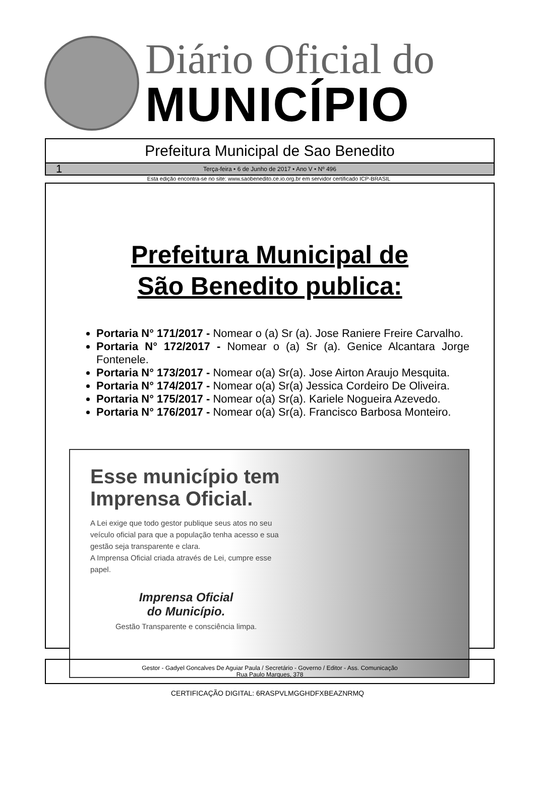Diário Oficial do
MUNICÍPIO
Prefeitura Municipal de Sao Benedito
1 Terça-feira • 6 de Junho de 2017 • Ano V • Nº 496
Esta edição encontra-se no site: www.saobenedito.ce.io.org.br em servidor certificado ICP-BRASIL
Prefeitura Municipal de
São Benedito publica:
Portaria N° 171/2017 - Nomear o (a) Sr (a). Jose Raniere Freire Carvalho.
Portaria N° 172/2017 - Nomear o (a) Sr (a). Genice Alcantara Jorge Fontenele.
Portaria N° 173/2017 - Nomear o(a) Sr(a). Jose Airton Araujo Mesquita.
Portaria N° 174/2017 - Nomear o(a) Sr(a) Jessica Cordeiro De Oliveira.
Portaria N° 175/2017 - Nomear o(a) Sr(a). Kariele Nogueira Azevedo.
Portaria N° 176/2017 - Nomear o(a) Sr(a). Francisco Barbosa Monteiro.
Esse município tem Imprensa Oficial.
A Lei exige que todo gestor publique seus atos no seu veículo oficial para que a população tenha acesso e sua gestão seja transparente e clara.
A Imprensa Oficial criada através de Lei, cumpre esse papel.
Imprensa Oficial
do Município.
Gestão Transparente e consciência limpa.
Gestor - Gadyel Goncalves De Aguiar Paula / Secretário - Governo / Editor - Ass. Comunicação
Rua Paulo Marques, 378
CERTIFICAÇÃO DIGITAL: 6RASPVLMGGHDFXBEAZNRMQ